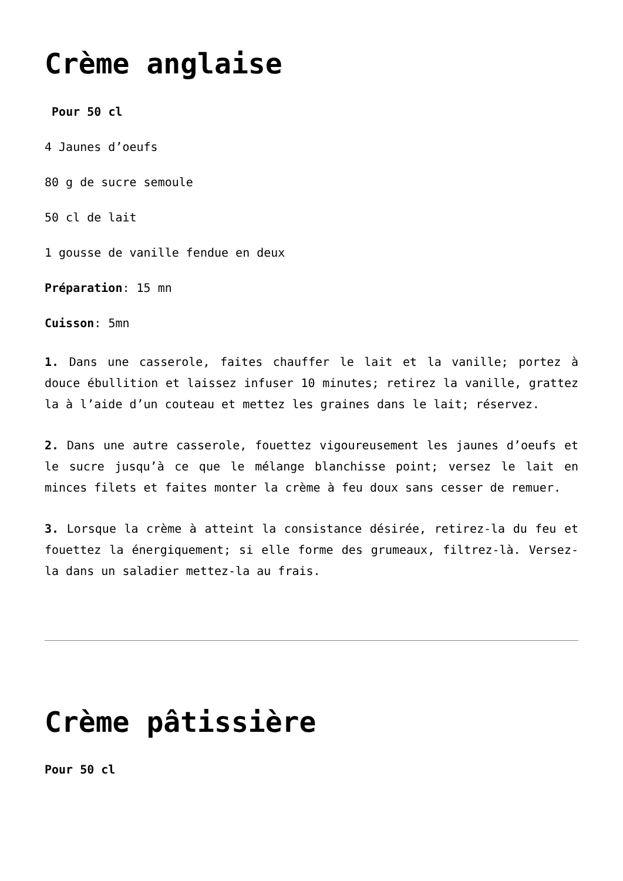Crème anglaise
Pour 50 cl
4 Jaunes d’oeufs
80 g de sucre semoule
50 cl de lait
1 gousse de vanille fendue en deux
Préparation: 15 mn
Cuisson: 5mn
1. Dans une casserole, faites chauffer le lait et la vanille; portez à douce ébullition et laissez infuser 10 minutes; retirez la vanille, grattez la à l’aide d’un couteau et mettez les graines dans le lait; réservez.
2. Dans une autre casserole, fouettez vigoureusement les jaunes d’oeufs et le sucre jusqu’à ce que le mélange blanchisse point; versez le lait en minces filets et faites monter la crème à feu doux sans cesser de remuer.
3. Lorsque la crème à atteint la consistance désirée, retirez-la du feu et fouettez la énergiquement; si elle forme des grumeaux, filtrez-là. Versez-la dans un saladier mettez-la au frais.
Crème pâtissière
Pour 50 cl